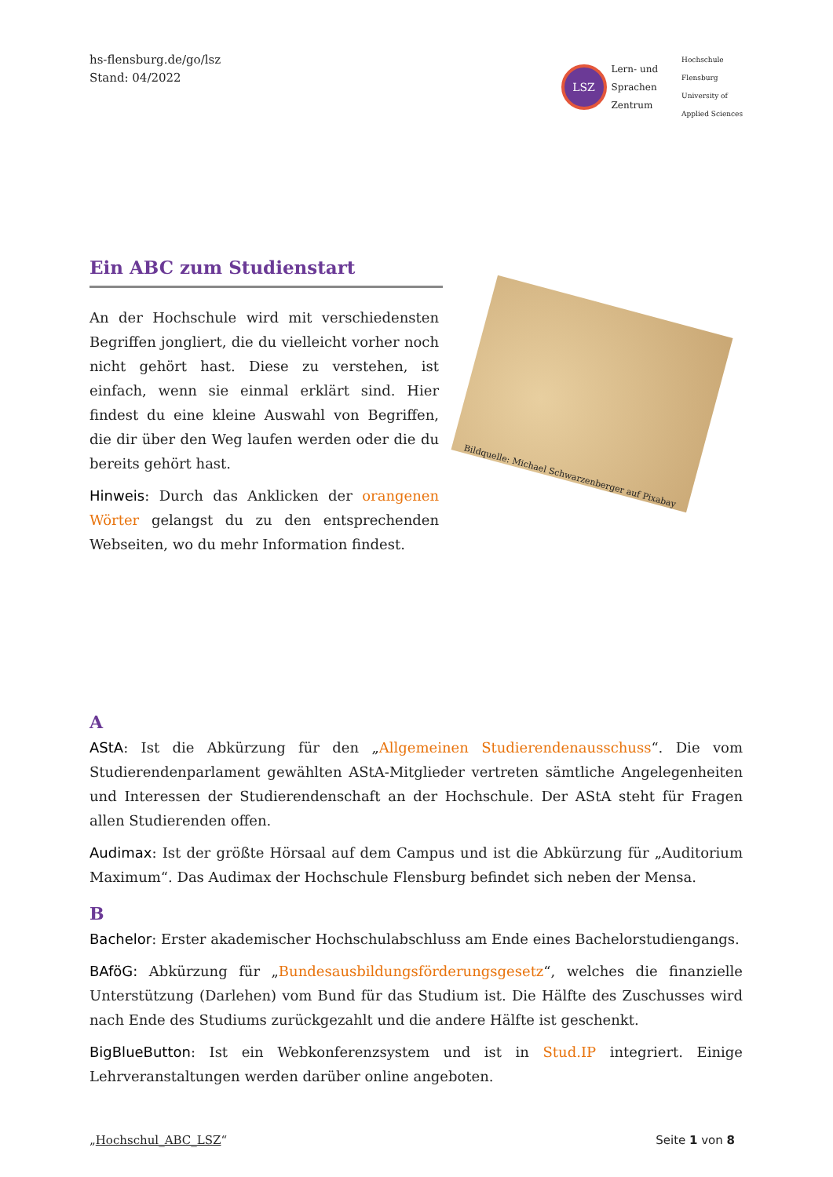hs-flensburg.de/go/lsz
Stand: 04/2022
LSZ Lern- und
Sprachen
Zentrum
Hochschule
Flensburg
University of
Applied Sciences
Ein ABC zum Studienstart
An der Hochschule wird mit verschiedensten Begriffen jongliert, die du vielleicht vorher noch nicht gehört hast. Diese zu verstehen, ist einfach, wenn sie einmal erklärt sind. Hier findest du eine kleine Auswahl von Begriffen, die dir über den Weg laufen werden oder die du bereits gehört hast.
Hinweis: Durch das Anklicken der orangenen Wörter gelangst du zu den entsprechenden Webseiten, wo du mehr Information findest.
Bildquelle: Michael Schwarzenberger auf Pixabay
A
AStA: Ist die Abkürzung für den „Allgemeinen Studierendenausschuss“. Die vom Studierendenparlament gewählten AStA-Mitglieder vertreten sämtliche Angelegenheiten und Interessen der Studierendenschaft an der Hochschule. Der AStA steht für Fragen allen Studierenden offen.
Audimax: Ist der größte Hörsaal auf dem Campus und ist die Abkürzung für „Auditorium Maximum“. Das Audimax der Hochschule Flensburg befindet sich neben der Mensa.
B
Bachelor: Erster akademischer Hochschulabschluss am Ende eines Bachelorstudiengangs.
BAföG: Abkürzung für „Bundesausbildungsförderungsgesetz“, welches die finanzielle Unterstützung (Darlehen) vom Bund für das Studium ist. Die Hälfte des Zuschusses wird nach Ende des Studiums zurückgezahlt und die andere Hälfte ist geschenkt.
BigBlueButton: Ist ein Webkonferenzsystem und ist in Stud.IP integriert. Einige Lehrveranstaltungen werden darüber online angeboten.
„Hochschul_ABC_LSZ“Seite 1 von 8